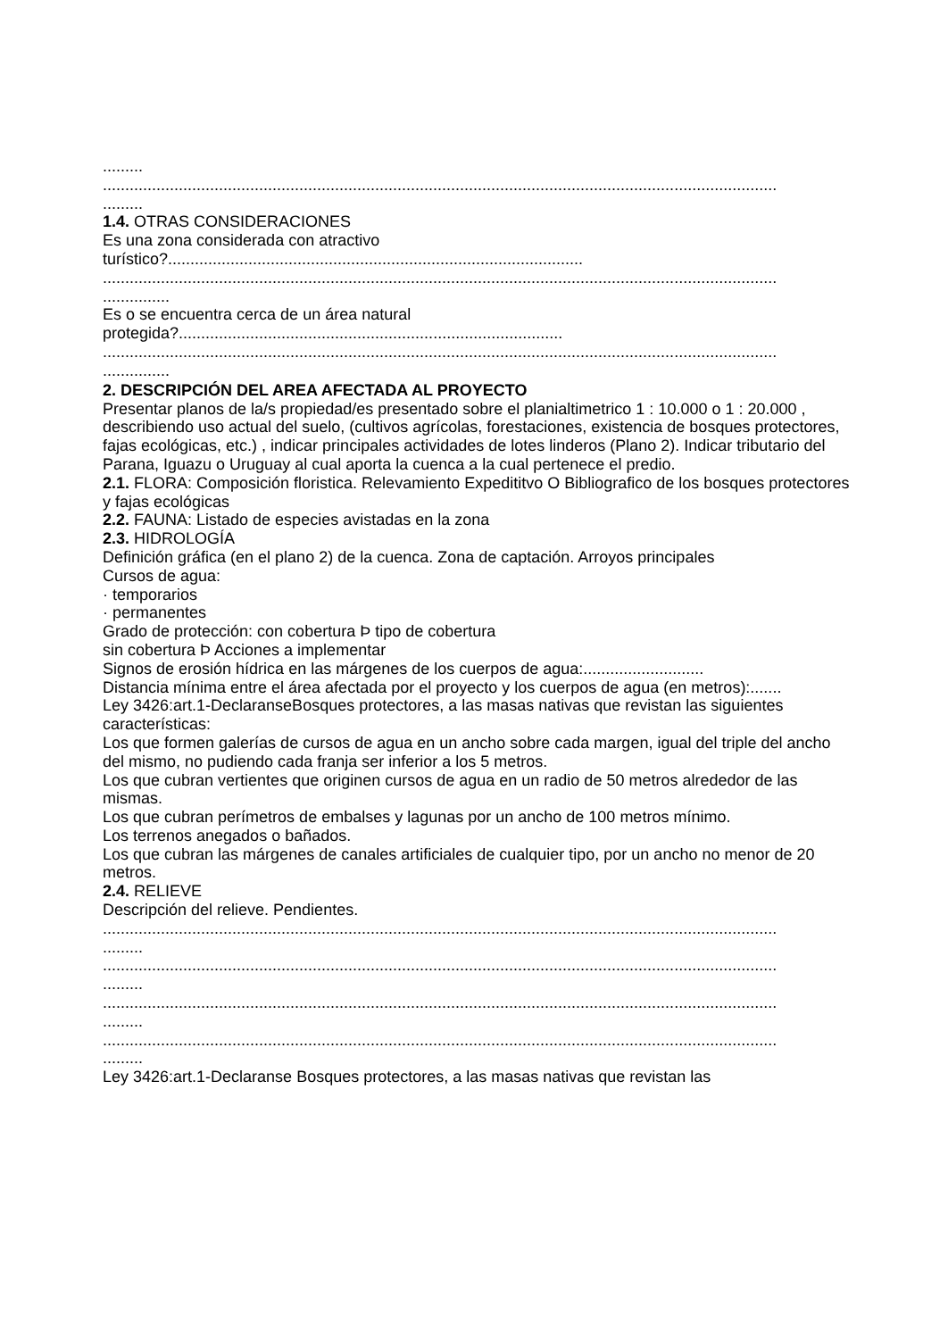.........
.......................................................................................................................................................
.........
1.4. OTRAS CONSIDERACIONES
Es una zona considerada con atractivo
turístico?.............................................................................................
.......................................................................................................................................................
...............
Es o se encuentra cerca de un área natural
protegida?......................................................................................
.......................................................................................................................................................
...............
2. DESCRIPCIÓN DEL AREA AFECTADA AL PROYECTO
Presentar planos de la/s propiedad/es presentado sobre el planialtimetrico 1 : 10.000 o 1 : 20.000 , describiendo uso actual del suelo, (cultivos agrícolas, forestaciones, existencia de bosques protectores, fajas ecológicas, etc.) , indicar principales actividades de lotes linderos (Plano 2). Indicar tributario del Parana, Iguazu o Uruguay al cual aporta la cuenca a la cual pertenece el predio.
2.1. FLORA: Composición floristica. Relevamiento Expedititvo O Bibliografico de los bosques protectores y fajas ecológicas
2.2. FAUNA: Listado de especies avistadas en la zona
2.3. HIDROLOGÍA
Definición gráfica (en el plano 2) de la cuenca. Zona de captación. Arroyos principales
Cursos de agua:
· temporarios
· permanentes
Grado de protección: con cobertura Þ tipo de cobertura
sin cobertura Þ Acciones a implementar
Signos de erosión hídrica en las márgenes de los cuerpos de agua:...........................
Distancia mínima entre el área afectada por el proyecto y los cuerpos de agua (en metros):.......
Ley 3426:art.1-DeclaranseBosques protectores, a las masas nativas que revistan las siguientes características:
Los que formen galerías de cursos de agua en un ancho sobre cada margen, igual del triple del ancho del mismo, no pudiendo cada franja ser inferior a los 5 metros.
Los que cubran vertientes que originen cursos de agua en un radio de 50 metros alrededor de las mismas.
Los que cubran perímetros de embalses y lagunas por un ancho de 100 metros mínimo.
Los terrenos anegados o bañados.
Los que cubran las márgenes de canales artificiales de cualquier tipo, por un ancho no menor de 20 metros.
2.4. RELIEVE
Descripción del relieve. Pendientes.
.......................................................................................................................................................
.........
.......................................................................................................................................................
.........
.......................................................................................................................................................
.........
.......................................................................................................................................................
.........
Ley 3426:art.1-Declaranse Bosques protectores, a las masas nativas que revistan las